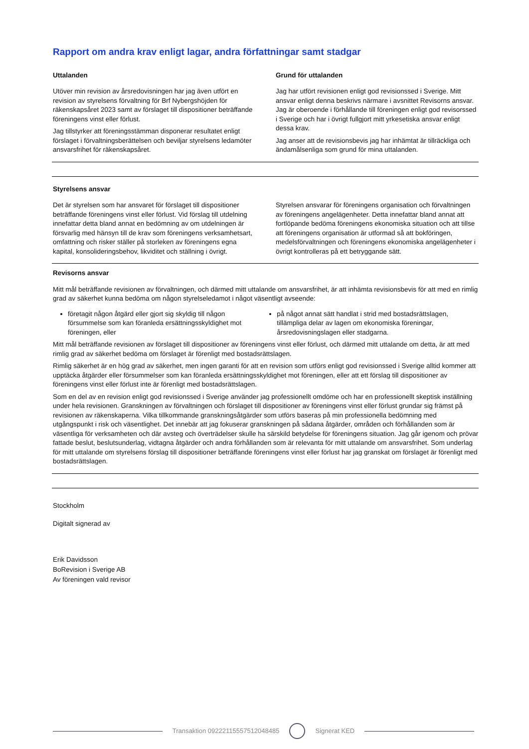Rapport om andra krav enligt lagar, andra författningar samt stadgar
Uttalanden
Utöver min revision av årsredovisningen har jag även utfört en revision av styrelsens förvaltning för Brf Nybergshöjden för räkenskapsåret 2023 samt av förslaget till dispositioner beträffande föreningens vinst eller förlust.
Jag tillstyrker att föreningsstämman disponerar resultatet enligt förslaget i förvaltningsberättelsen och beviljar styrelsens ledamöter ansvarsfrihet för räkenskapsåret.
Grund för uttalanden
Jag har utfört revisionen enligt god revisionssed i Sverige. Mitt ansvar enligt denna beskrivs närmare i avsnittet Revisorns ansvar. Jag är oberoende i förhållande till föreningen enligt god revisorssed i Sverige och har i övrigt fullgjort mitt yrkesetiska ansvar enligt dessa krav.
Jag anser att de revisionsbevis jag har inhämtat är tillräckliga och ändamålsenliga som grund för mina uttalanden.
Styrelsens ansvar
Det är styrelsen som har ansvaret för förslaget till dispositioner beträffande föreningens vinst eller förlust. Vid förslag till utdelning innefattar detta bland annat en bedömning av om utdelningen är försvarlig med hänsyn till de krav som föreningens verksamhetsart, omfattning och risker ställer på storleken av föreningens egna kapital, konsolideringsbehov, likviditet och ställning i övrigt.
Styrelsen ansvarar för föreningens organisation och förvaltningen av föreningens angelägenheter. Detta innefattar bland annat att fortlöpande bedöma föreningens ekonomiska situation och att tillse att föreningens organisation är utformad så att bokföringen, medelsförvaltningen och föreningens ekonomiska angelägenheter i övrigt kontrolleras på ett betryggande sätt.
Revisorns ansvar
Mitt mål beträffande revisionen av förvaltningen, och därmed mitt uttalande om ansvarsfrihet, är att inhämta revisionsbevis för att med en rimlig grad av säkerhet kunna bedöma om någon styrelseledamot i något väsentligt avseende:
företagit någon åtgärd eller gjort sig skyldig till någon försummelse som kan föranleda ersättningsskyldighet mot föreningen, eller
på något annat sätt handlat i strid med bostadsrättslagen, tillämpliga delar av lagen om ekonomiska föreningar, årsredovisningslagen eller stadgarna.
Mitt mål beträffande revisionen av förslaget till dispositioner av föreningens vinst eller förlust, och därmed mitt uttalande om detta, är att med rimlig grad av säkerhet bedöma om förslaget är förenligt med bostadsrättslagen.
Rimlig säkerhet är en hög grad av säkerhet, men ingen garanti för att en revision som utförs enligt god revisionssed i Sverige alltid kommer att upptäcka åtgärder eller försummelser som kan föranleda ersättningsskyldighet mot föreningen, eller att ett förslag till dispositioner av föreningens vinst eller förlust inte är förenligt med bostadsrättslagen.
Som en del av en revision enligt god revisionssed i Sverige använder jag professionellt omdöme och har en professionellt skeptisk inställning under hela revisionen. Granskningen av förvaltningen och förslaget till dispositioner av föreningens vinst eller förlust grundar sig främst på revisionen av räkenskaperna. Vilka tillkommande granskningsåtgärder som utförs baseras på min professionella bedömning med utgångspunkt i risk och väsentlighet. Det innebär att jag fokuserar granskningen på sådana åtgärder, områden och förhållanden som är väsentliga för verksamheten och där avsteg och överträdelser skulle ha särskild betydelse för föreningens situation. Jag går igenom och prövar fattade beslut, beslutsunderlag, vidtagna åtgärder och andra förhållanden som är relevanta för mitt uttalande om ansvarsfrihet. Som underlag för mitt uttalande om styrelsens förslag till dispositioner beträffande föreningens vinst eller förlust har jag granskat om förslaget är förenligt med bostadsrättslagen.
Stockholm
Digitalt signerad av
Erik Davidsson
BoRevision i Sverige AB
Av föreningen vald revisor
Transaktion 09222115557512048485
Signerat KED